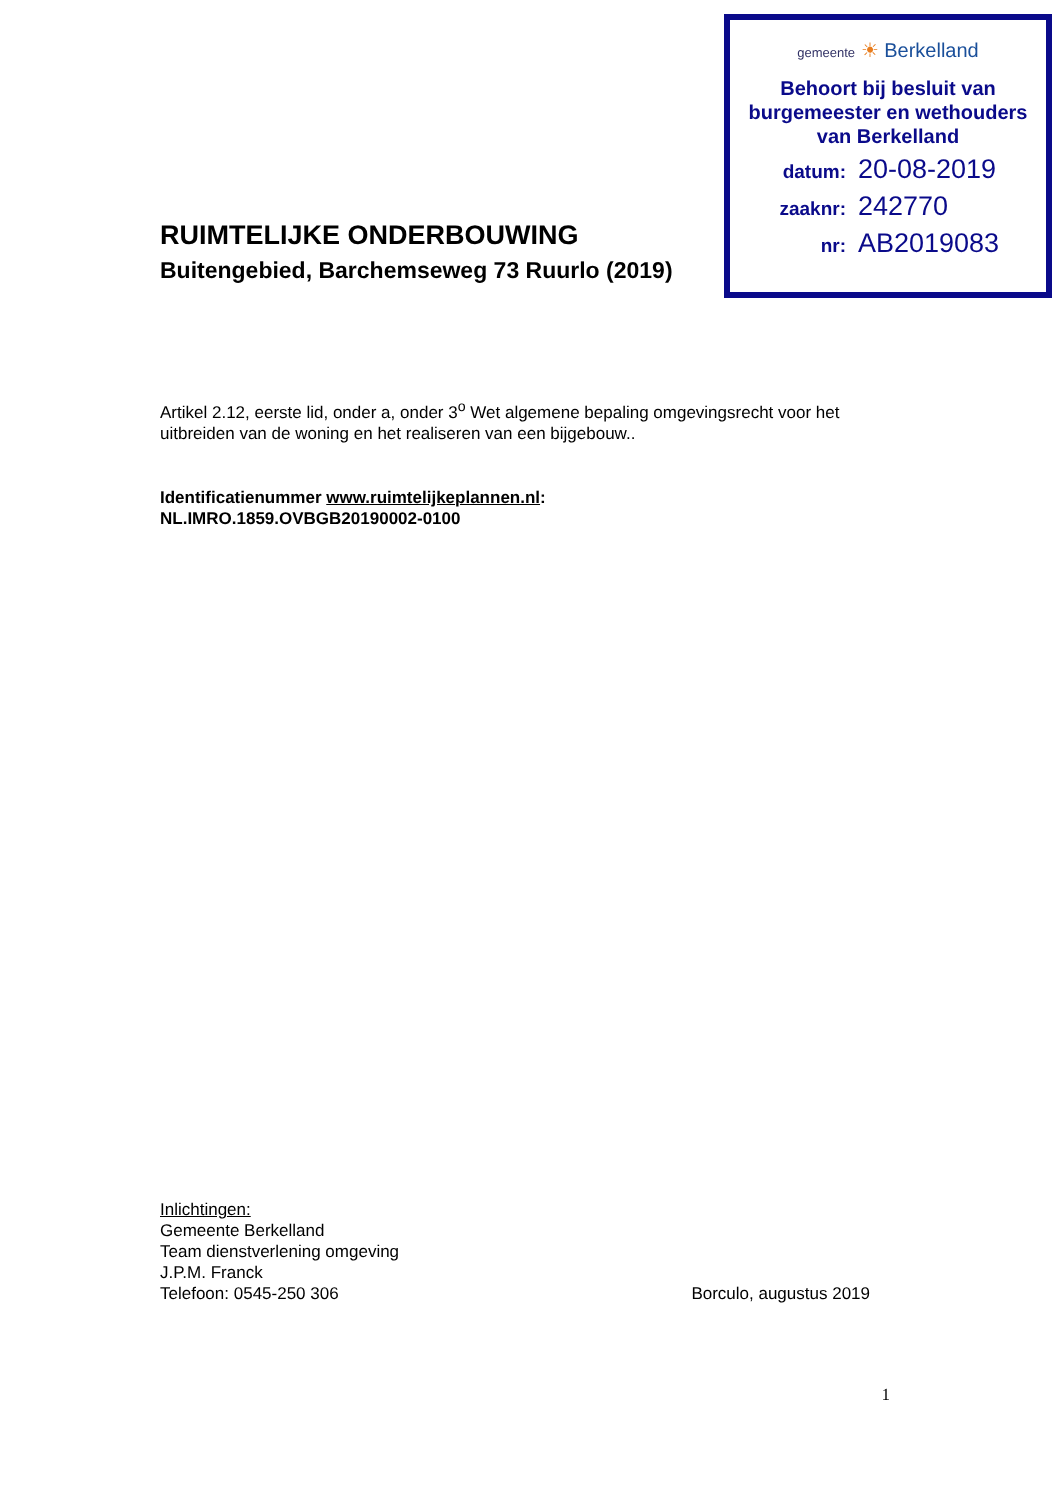gemeente ☀ Berkelland
Behoort bij besluit van
burgemeester en wethouders
van Berkelland
datum: 20-08-2019
zaaknr: 242770
nr: AB2019083
RUIMTELIJKE ONDERBOUWING
Buitengebied, Barchemseweg 73 Ruurlo (2019)
Artikel 2.12, eerste lid, onder a, onder 3<sup>o</sup> Wet algemene bepaling omgevingsrecht voor het uitbreiden van de woning en het realiseren van een bijgebouw..
Identificatienummer www.ruimtelijkeplannen.nl:
NL.IMRO.1859.OVBGB20190002-0100
Inlichtingen:
Gemeente Berkelland
Team dienstverlening omgeving
J.P.M. Franck
Telefoon: 0545-250 306 Borculo, augustus 2019
1